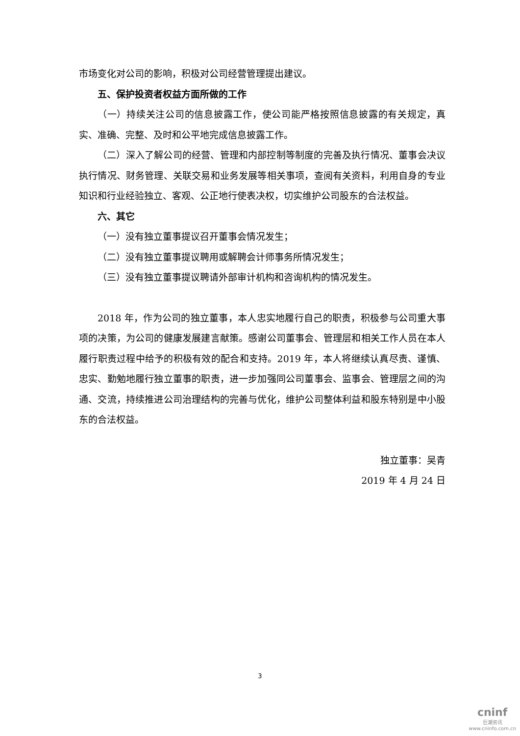市场变化对公司的影响，积极对公司经营管理提出建议。
五、保护投资者权益方面所做的工作
（一）持续关注公司的信息披露工作，使公司能严格按照信息披露的有关规定，真实、准确、完整、及时和公平地完成信息披露工作。
（二）深入了解公司的经营、管理和内部控制等制度的完善及执行情况、董事会决议执行情况、财务管理、关联交易和业务发展等相关事项，查阅有关资料，利用自身的专业知识和行业经验独立、客观、公正地行使表决权，切实维护公司股东的合法权益。
六、其它
（一）没有独立董事提议召开董事会情况发生；
（二）没有独立董事提议聘用或解聘会计师事务所情况发生；
（三）没有独立董事提议聘请外部审计机构和咨询机构的情况发生。
2018 年，作为公司的独立董事，本人忠实地履行自己的职责，积极参与公司重大事项的决策，为公司的健康发展建言献策。感谢公司董事会、管理层和相关工作人员在本人履行职责过程中给予的积极有效的配合和支持。2019 年，本人将继续认真尽责、谨慎、忠实、勤勉地履行独立董事的职责，进一步加强同公司董事会、监事会、管理层之间的沟通、交流，持续推进公司治理结构的完善与优化，维护公司整体利益和股东特别是中小股东的合法权益。
独立董事：吴青
2019 年 4 月 24 日
3
cninf
巨潮资讯
www.cninfo.com.cn